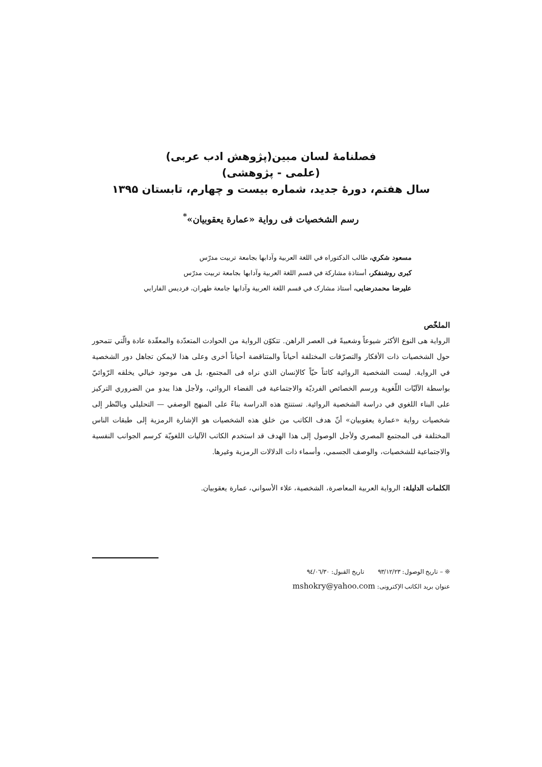فصلنامۀ لسان مبین(پژوهش ادب عربی)
(علمی - پژوهشی)
سال هفتم، دورۀ جدید، شماره بیست و چهارم، تابستان ۱۳۹۵
رسم الشخصیات فی روایة «عمارة یعقوبیان»<sup>*</sup>
مسعود شكري، طالب الدكتوراه في اللغة العربية وآدابها بجامعة تربيت مدرّس
كبری روشنفكر، أستاذة مشاركة في قسم اللغة العربية وآدابها بجامعة تربيت مدرّس
عليرضا محمدرضايی، أستاذ مشارک في قسم اللغة العربية وآدابها جامعة طهران، فرديس الفارابي
الملخّص
الرواية هی النوع الأكثر شيوعاً وشعبيةً فی العصر الراهن. تتكوّن الرواية من الحوادث المتعدّدة والمعقّدة عادة والّتي تتمحور حول الشخصيات ذات الأفكار والتصرّفات المختلفة أحياناً والمتناقضة أحياناً أخری وعلی هذا لايمكن تجاهل دور الشخصية في الرواية. ليست الشخصية الروائية كائناً حيّاً كالإنسان الذي نراه فی المجتمع، بل هی موجود خيالي يخلقه الرّوائيّ بواسطة الآليّات اللّغوية ورسم الخصائص الفرديّة والاجتماعية فی الفضاء الروائي، ولأجل هذا يبدو من الضروري التركيز علی البناء اللغوي في دراسة الشخصية الروائية. تستنتج هذه الدراسة بناءً علی المنهج الوصفي — التحليلي وبالنّظر إلی شخصيات رواية «عمارة يعقوبيان» أنّ هدف الكاتب من خلق هذه الشخصيات هو الإشارة الرمزية إلی طبقات الناس المختلفة فی المجتمع المصري ولأجل الوصول إلی هذا الهدف قد استخدم الكاتب الآليات اللغويّة كرسم الجوانب النفسية والاجتماعية للشخصيات، والوصف الجسمي، وأسماء ذات الدلالات الرمزية وغيرها.
الكلمات الدليلة: الرواية العربية المعاصرة، الشخصية، علاء الأسواني، عمارة يعقوبيان.
❊ – تاريخ الوصول: ٩٣/١٢/٢٣ تاريخ القبول: ٩٤/٠٦/٣٠
عنوان بريد الكاتب الإكترونی: mshokry@yahoo.com